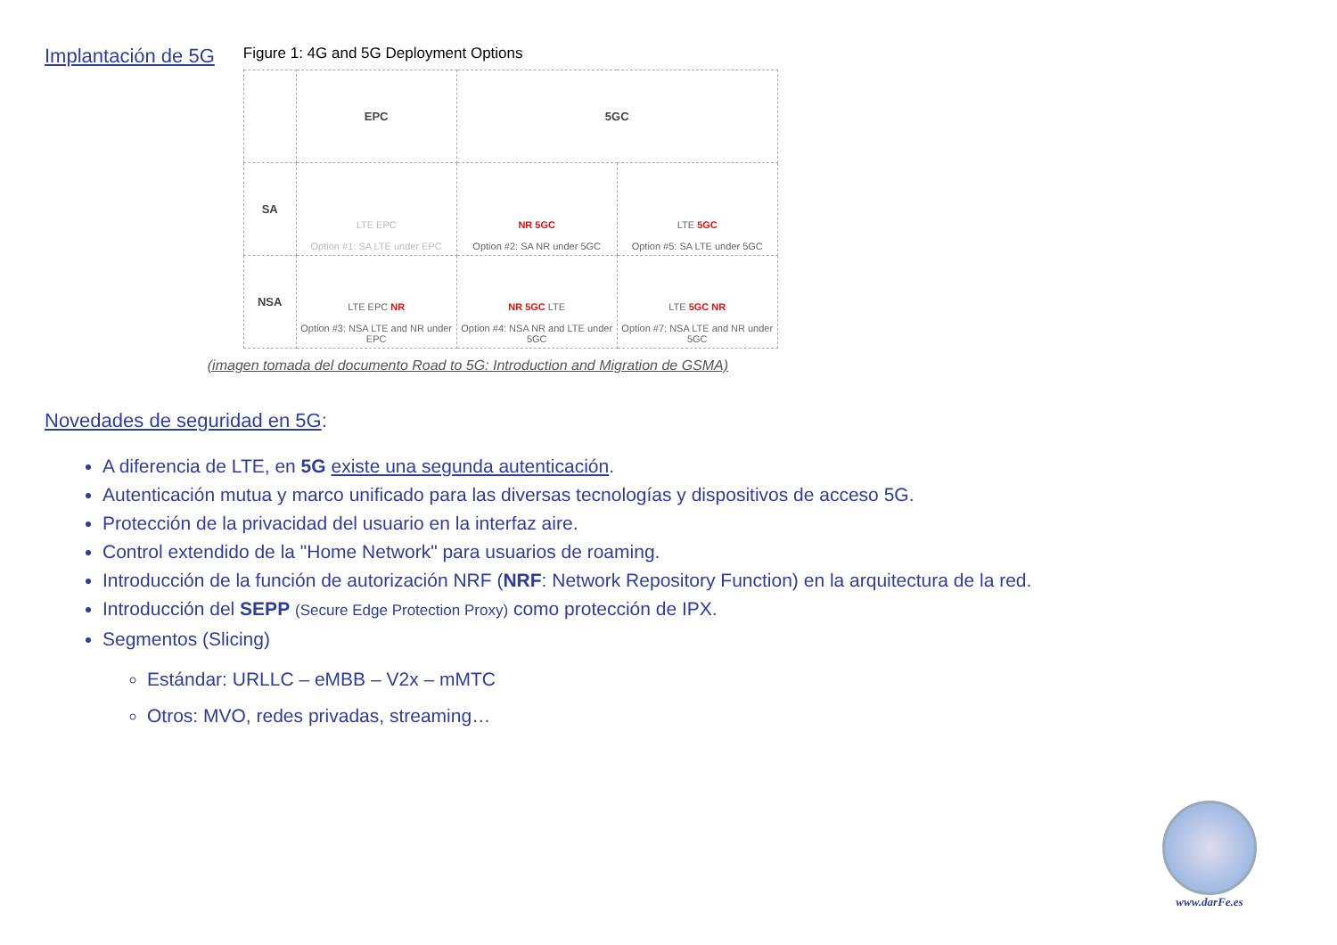Implantación de 5G
Figure 1: 4G and 5G Deployment Options
| | EPC | 5GC | |
| SA | LTE EPC Option #1: SA LTE under EPC | NR 5GC Option #2: SA NR under 5GC | LTE 5GC Option #5: SA LTE under 5GC |
| NSA | LTE EPC NR Option #3: NSA LTE and NR under EPC | NR 5GC LTE Option #4: NSA NR and LTE under 5GC | LTE 5GC NR Option #7: NSA LTE and NR under 5GC |
(imagen tomada del documento Road to 5G: Introduction and Migration de GSMA)
Novedades de seguridad en 5G:
A diferencia de LTE, en 5G existe una segunda autenticación.
Autenticación mutua y marco unificado para las diversas tecnologías y dispositivos de acceso 5G.
Protección de la privacidad del usuario en la interfaz aire.
Control extendido de la "Home Network" para usuarios de roaming.
Introducción de la función de autorización NRF (NRF: Network Repository Function) en la arquitectura de la red.
Introducción del SEPP (Secure Edge Protection Proxy) como protección de IPX.
Segmentos (Slicing)
Estándar: URLLC – eMBB – V2x – mMTC
Otros: MVO, redes privadas, streaming…
www.darFe.es